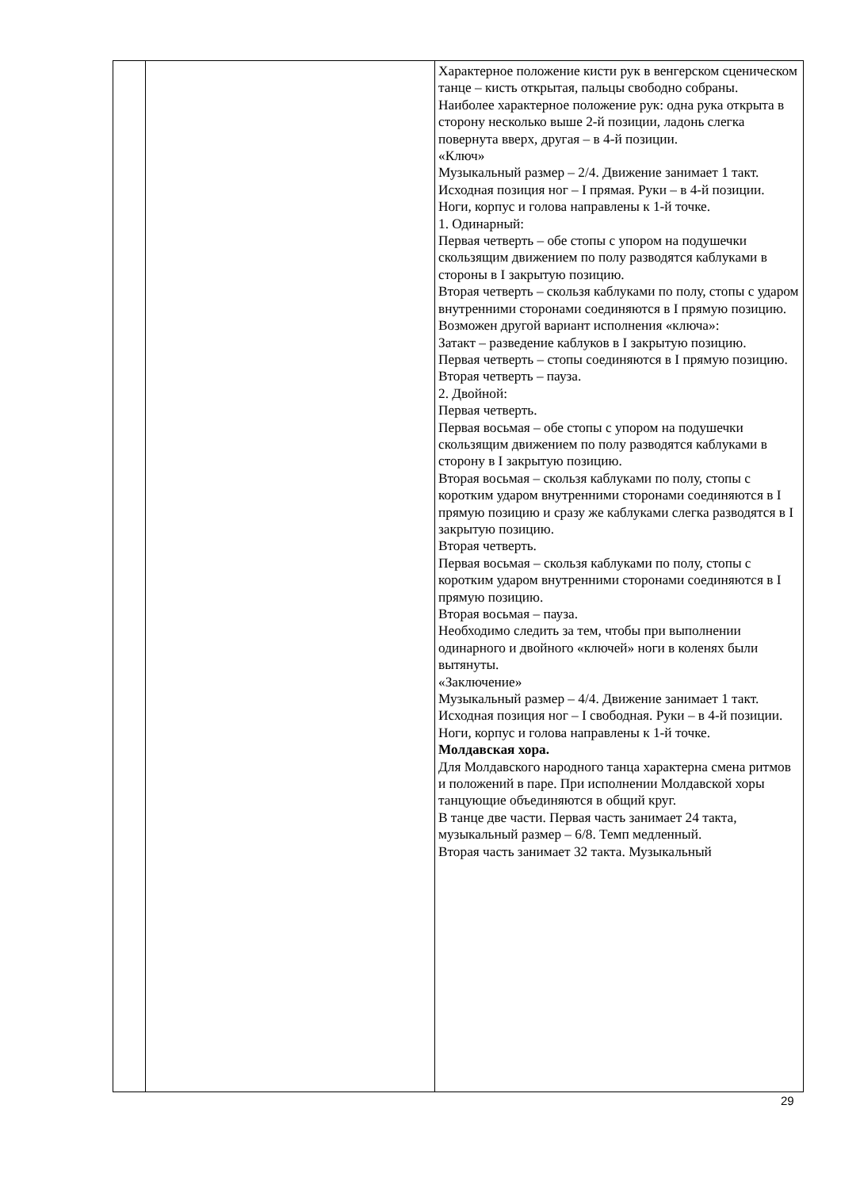| | | Характерное положение кисти рук в венгерском сценическом танце – кисть открытая, пальцы свободно собраны. Наиболее характерное положение рук: одна рука открыта в сторону несколько выше 2-й позиции, ладонь слегка повернута вверх, другая – в 4-й позиции. «Ключ» Музыкальный размер – 2/4. Движение занимает 1 такт. Исходная позиция ног – I прямая. Руки – в 4-й позиции. Ноги, корпус и голова направлены к 1-й точке. 1. Одинарный: Первая четверть – обе стопы с упором на подушечки скользящим движением по полу разводятся каблуками в стороны в I закрытую позицию. Вторая четверть – скользя каблуками по полу, стопы с ударом внутренними сторонами соединяются в I прямую позицию. Возможен другой вариант исполнения «ключа»: Затакт – разведение каблуков в I закрытую позицию. Первая четверть – стопы соединяются в I прямую позицию. Вторая четверть – пауза. 2. Двойной: Первая четверть. Первая восьмая – обе стопы с упором на подушечки скользящим движением по полу разводятся каблуками в сторону в I закрытую позицию. Вторая восьмая – скользя каблуками по полу, стопы с коротким ударом внутренними сторонами соединяются в I прямую позицию и сразу же каблуками слегка разводятся в I закрытую позицию. Вторая четверть. Первая восьмая – скользя каблуками по полу, стопы с коротким ударом внутренними сторонами соединяются в I прямую позицию. Вторая восьмая – пауза. Необходимо следить за тем, чтобы при выполнении одинарного и двойного «ключей» ноги в коленях были вытянуты. «Заключение» Музыкальный размер – 4/4. Движение занимает 1 такт. Исходная позиция ног – I свободная. Руки – в 4-й позиции. Ноги, корпус и голова направлены к 1-й точке. Молдавская хора. Для Молдавского народного танца характерна смена ритмов и положений в паре. При исполнении Молдавской хоры танцующие объединяются в общий круг. В танце две части. Первая часть занимает 24 такта, музыкальный размер – 6/8. Темп медленный. Вторая часть занимает 32 такта. Музыкальный |
29